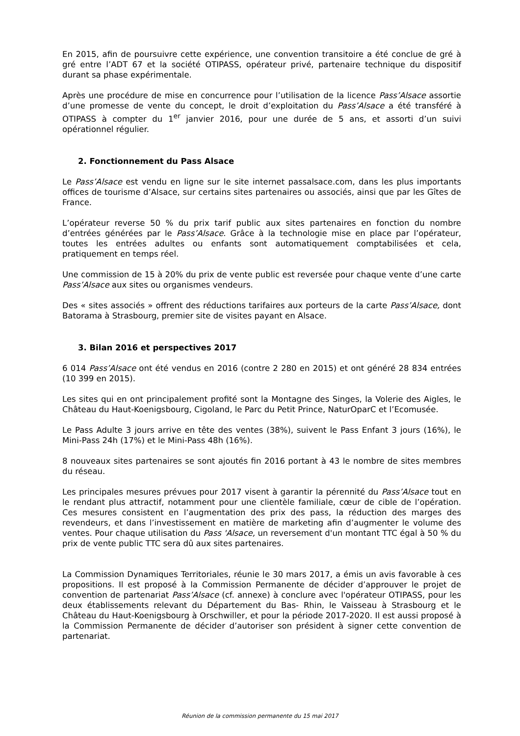En 2015, afin de poursuivre cette expérience, une convention transitoire a été conclue de gré à gré entre l’ADT 67 et la société OTIPASS, opérateur privé, partenaire technique du dispositif durant sa phase expérimentale.
Après une procédure de mise en concurrence pour l’utilisation de la licence Pass’Alsace assortie d’une promesse de vente du concept, le droit d’exploitation du Pass’Alsace a été transféré à OTIPASS à compter du 1<sup>er</sup> janvier 2016, pour une durée de 5 ans, et assorti d’un suivi opérationnel régulier.
2. Fonctionnement du Pass Alsace
Le Pass’Alsace est vendu en ligne sur le site internet passalsace.com, dans les plus importants offices de tourisme d’Alsace, sur certains sites partenaires ou associés, ainsi que par les Gîtes de France.
L’opérateur reverse 50 % du prix tarif public aux sites partenaires en fonction du nombre d’entrées générées par le Pass’Alsace. Grâce à la technologie mise en place par l’opérateur, toutes les entrées adultes ou enfants sont automatiquement comptabilisées et cela, pratiquement en temps réel.
Une commission de 15 à 20% du prix de vente public est reversée pour chaque vente d’une carte Pass’Alsace aux sites ou organismes vendeurs.
Des « sites associés » offrent des réductions tarifaires aux porteurs de la carte Pass’Alsace, dont Batorama à Strasbourg, premier site de visites payant en Alsace.
3. Bilan 2016 et perspectives 2017
6 014 Pass’Alsace ont été vendus en 2016 (contre 2 280 en 2015) et ont généré 28 834 entrées (10 399 en 2015).
Les sites qui en ont principalement profité sont la Montagne des Singes, la Volerie des Aigles, le Château du Haut-Koenigsbourg, Cigoland, le Parc du Petit Prince, NaturOparC et l’Ecomusée.
Le Pass Adulte 3 jours arrive en tête des ventes (38%), suivent le Pass Enfant 3 jours (16%), le Mini-Pass 24h (17%) et le Mini-Pass 48h (16%).
8 nouveaux sites partenaires se sont ajoutés fin 2016 portant à 43 le nombre de sites membres du réseau.
Les principales mesures prévues pour 2017 visent à garantir la pérennité du Pass’Alsace tout en le rendant plus attractif, notamment pour une clientèle familiale, cœur de cible de l’opération. Ces mesures consistent en l’augmentation des prix des pass, la réduction des marges des revendeurs, et dans l’investissement en matière de marketing afin d’augmenter le volume des ventes. Pour chaque utilisation du Pass 'Alsace, un reversement d'un montant TTC égal à 50 % du prix de vente public TTC sera dû aux sites partenaires.
La Commission Dynamiques Territoriales, réunie le 30 mars 2017, a émis un avis favorable à ces propositions. Il est proposé à la Commission Permanente de décider d’approuver le projet de convention de partenariat Pass’Alsace (cf. annexe) à conclure avec l'opérateur OTIPASS, pour les deux établissements relevant du Département du Bas- Rhin, le Vaisseau à Strasbourg et le Château du Haut-Koenigsbourg à Orschwiller, et pour la période 2017-2020. Il est aussi proposé à la Commission Permanente de décider d’autoriser son président à signer cette convention de partenariat.
Réunion de la commission permanente du 15 mai 2017